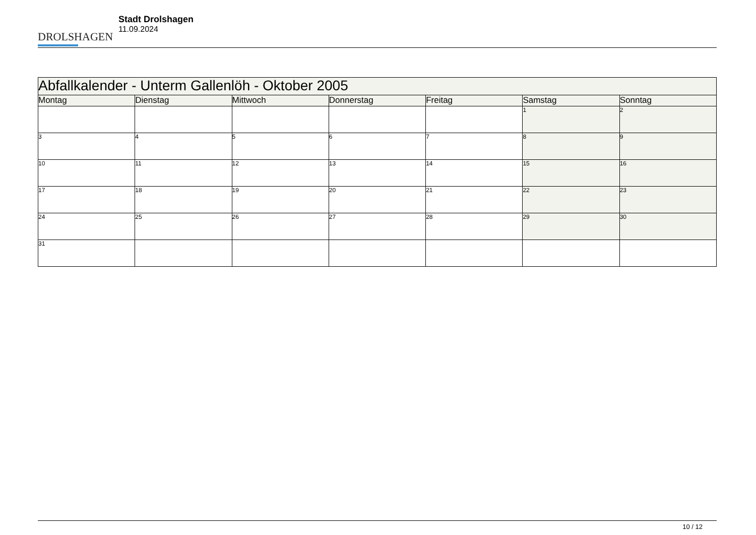DROLSHAGEN
Stadt Drolshagen
11.09.2024
| Abfallkalender - Unterm Gallenlöh - Oktober 2005 | | | | | | |
| --- | --- | --- | --- | --- | --- | --- |
| Montag | Dienstag | Mittwoch | Donnerstag | Freitag | Samstag | Sonntag |
| | | | | | 1 | 2 |
| 3 | 4 | 5 | 6 | 7 | 8 | 9 |
| 10 | 11 | 12 | 13 | 14 | 15 | 16 |
| 17 | 18 | 19 | 20 | 21 | 22 | 23 |
| 24 | 25 | 26 | 27 | 28 | 29 | 30 |
| 31 | | | | | | |
10 / 12